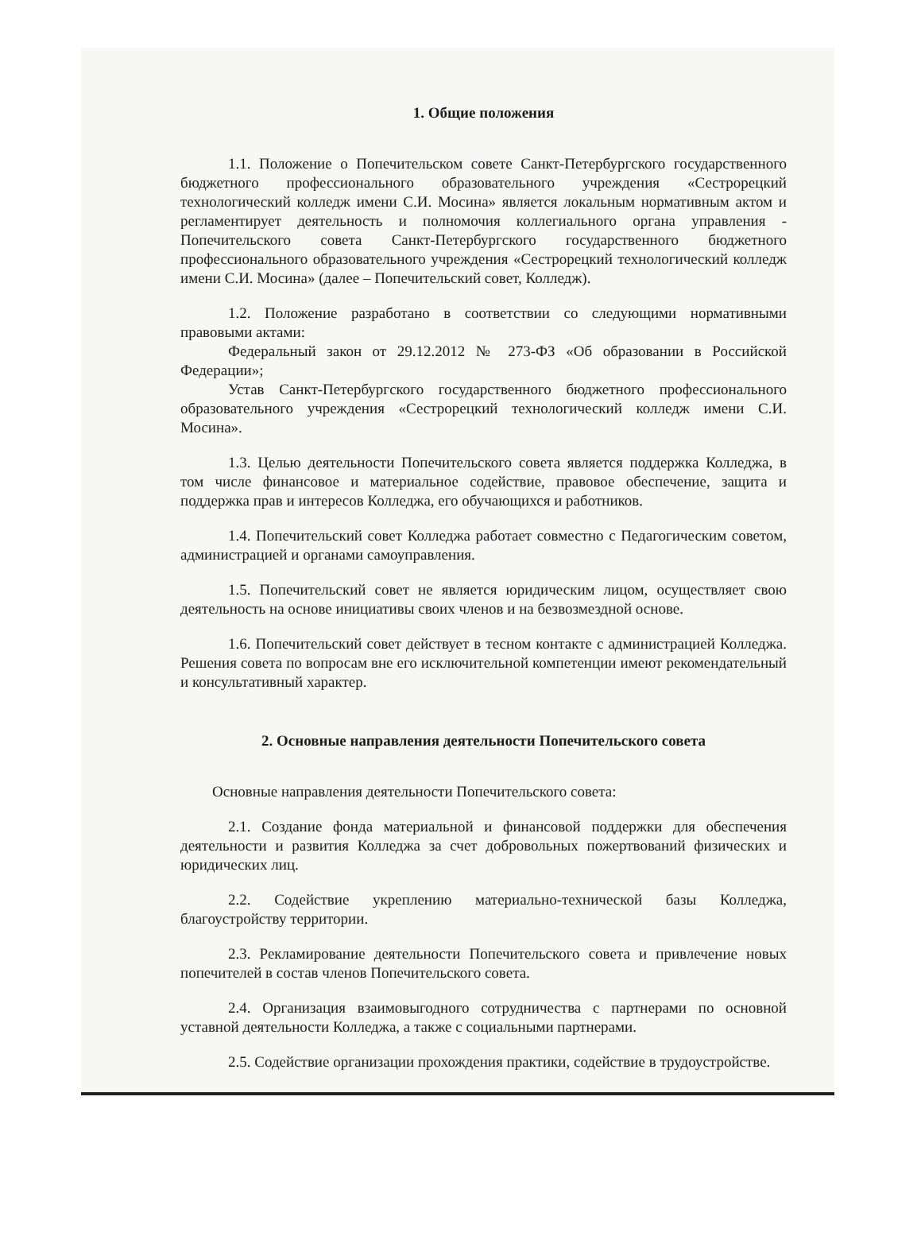1. Общие положения
1.1. Положение о Попечительском совете Санкт-Петербургского государственного бюджетного профессионального образовательного учреждения «Сестрорецкий технологический колледж имени С.И. Мосина» является локальным нормативным актом и регламентирует деятельность и полномочия коллегиального органа управления - Попечительского совета Санкт-Петербургского государственного бюджетного профессионального образовательного учреждения «Сестрорецкий технологический колледж имени С.И. Мосина» (далее – Попечительский совет, Колледж).
1.2. Положение разработано в соответствии со следующими нормативными правовыми актами:
Федеральный закон от 29.12.2012 № 273-ФЗ «Об образовании в Российской Федерации»;
Устав Санкт-Петербургского государственного бюджетного профессионального образовательного учреждения «Сестрорецкий технологический колледж имени С.И. Мосина».
1.3. Целью деятельности Попечительского совета является поддержка Колледжа, в том числе финансовое и материальное содействие, правовое обеспечение, защита и поддержка прав и интересов Колледжа, его обучающихся и работников.
1.4. Попечительский совет Колледжа работает совместно с Педагогическим советом, администрацией и органами самоуправления.
1.5. Попечительский совет не является юридическим лицом, осуществляет свою деятельность на основе инициативы своих членов и на безвозмездной основе.
1.6. Попечительский совет действует в тесном контакте с администрацией Колледжа. Решения совета по вопросам вне его исключительной компетенции имеют рекомендательный и консультативный характер.
2. Основные направления деятельности Попечительского совета
Основные направления деятельности Попечительского совета:
2.1. Создание фонда материальной и финансовой поддержки для обеспечения деятельности и развития Колледжа за счет добровольных пожертвований физических и юридических лиц.
2.2. Содействие укреплению материально-технической базы Колледжа, благоустройству территории.
2.3. Рекламирование деятельности Попечительского совета и привлечение новых попечителей в состав членов Попечительского совета.
2.4. Организация взаимовыгодного сотрудничества с партнерами по основной уставной деятельности Колледжа, а также с социальными партнерами.
2.5. Содействие организации прохождения практики, содействие в трудоустройстве.